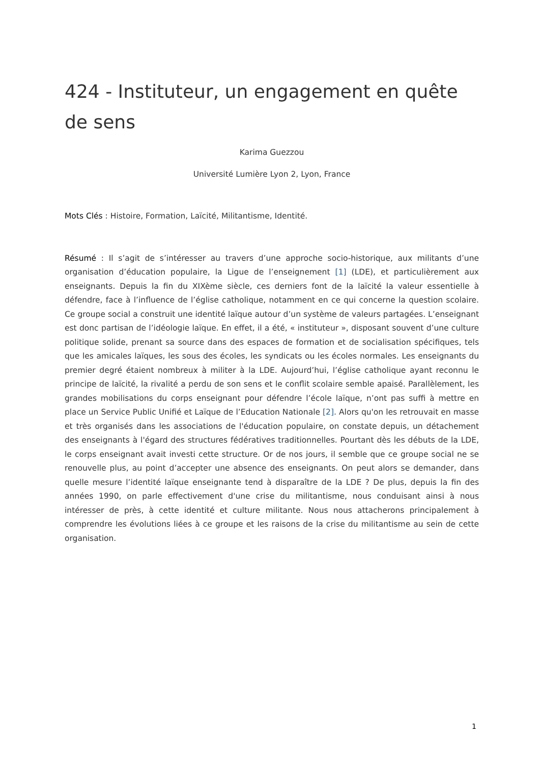424 - Instituteur, un engagement en quête de sens
Karima Guezzou
Université Lumière Lyon 2, Lyon, France
Mots Clés : Histoire, Formation, Laïcité, Militantisme, Identité.
Résumé : Il s’agit de s’intéresser au travers d’une approche socio-historique, aux militants d’une organisation d’éducation populaire, la Ligue de l’enseignement [1] (LDE), et particulièrement aux enseignants. Depuis la fin du XIXème siècle, ces derniers font de la laïcité la valeur essentielle à défendre, face à l’influence de l’église catholique, notamment en ce qui concerne la question scolaire. Ce groupe social a construit une identité laïque autour d’un système de valeurs partagées. L’enseignant est donc partisan de l’idéologie laïque. En effet, il a été, « instituteur », disposant souvent d’une culture politique solide, prenant sa source dans des espaces de formation et de socialisation spécifiques, tels que les amicales laïques, les sous des écoles, les syndicats ou les écoles normales. Les enseignants du premier degré étaient nombreux à militer à la LDE. Aujourd’hui, l’église catholique ayant reconnu le principe de laïcité, la rivalité a perdu de son sens et le conflit scolaire semble apaisé. Parallèlement, les grandes mobilisations du corps enseignant pour défendre l’école laïque, n’ont pas suffi à mettre en place un Service Public Unifié et Laïque de l’Education Nationale [2]. Alors qu'on les retrouvait en masse et très organisés dans les associations de l'éducation populaire, on constate depuis, un détachement des enseignants à l'égard des structures fédératives traditionnelles. Pourtant dès les débuts de la LDE, le corps enseignant avait investi cette structure. Or de nos jours, il semble que ce groupe social ne se renouvelle plus, au point d’accepter une absence des enseignants. On peut alors se demander, dans quelle mesure l’identité laïque enseignante tend à disparaître de la LDE ? De plus, depuis la fin des années 1990, on parle effectivement d'une crise du militantisme, nous conduisant ainsi à nous intéresser de près, à cette identité et culture militante. Nous nous attacherons principalement à comprendre les évolutions liées à ce groupe et les raisons de la crise du militantisme au sein de cette organisation.
1